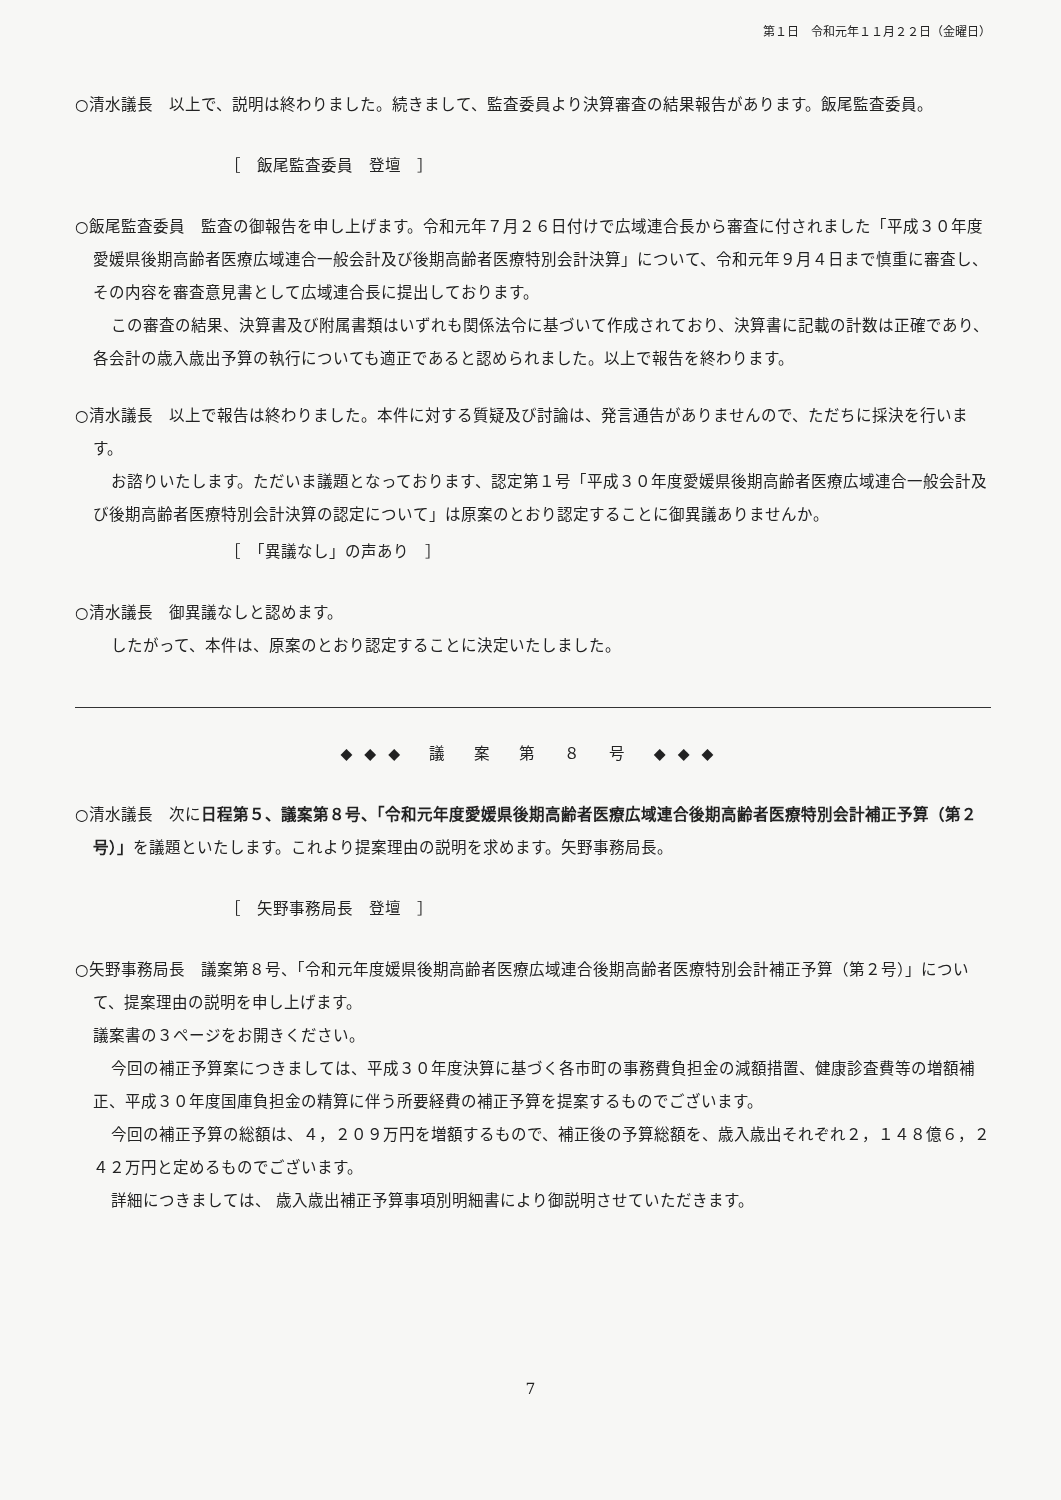第１日　令和元年１１月２２日（金曜日）
○清水議長　以上で、説明は終わりました。続きまして、監査委員より決算審査の結果報告があります。飯尾監査委員。
［　飯尾監査委員　登壇　］
○飯尾監査委員　監査の御報告を申し上げます。令和元年７月２６日付けで広域連合長から審査に付されました「平成３０年度愛媛県後期高齢者医療広域連合一般会計及び後期高齢者医療特別会計決算」について、令和元年９月４日まで慎重に審査し、その内容を審査意見書として広域連合長に提出しております。
この審査の結果、決算書及び附属書類はいずれも関係法令に基づいて作成されており、決算書に記載の計数は正確であり、各会計の歳入歳出予算の執行についても適正であると認められました。以上で報告を終わります。
○清水議長　以上で報告は終わりました。本件に対する質疑及び討論は、発言通告がありませんので、ただちに採決を行います。
お諮りいたします。ただいま議題となっております、認定第１号「平成３０年度愛媛県後期高齢者医療広域連合一般会計及び後期高齢者医療特別会計決算の認定について」は原案のとおり認定することに御異議ありませんか。
［　「異議なし」の声あり　］
○清水議長　御異議なしと認めます。
したがって、本件は、原案のとおり認定することに決定いたしました。
◆◆◆ 議 案 第 ８ 号 ◆◆◆
○清水議長　次に日程第５、議案第８号、「令和元年度愛媛県後期高齢者医療広域連合後期高齢者医療特別会計補正予算（第２号）」を議題といたします。これより提案理由の説明を求めます。矢野事務局長。
［　矢野事務局長　登壇　］
○矢野事務局長　議案第８号、「令和元年度媛県後期高齢者医療広域連合後期高齢者医療特別会計補正予算（第２号）」について、提案理由の説明を申し上げます。
議案書の３ページをお開きください。
今回の補正予算案につきましては、平成３０年度決算に基づく各市町の事務費負担金の減額措置、健康診査費等の増額補正、平成３０年度国庫負担金の精算に伴う所要経費の補正予算を提案するものでございます。
今回の補正予算の総額は、４，２０９万円を増額するもので、補正後の予算総額を、歳入歳出それぞれ２，１４８億６，２４２万円と定めるものでございます。
詳細につきましては、 歳入歳出補正予算事項別明細書により御説明させていただきます。
7